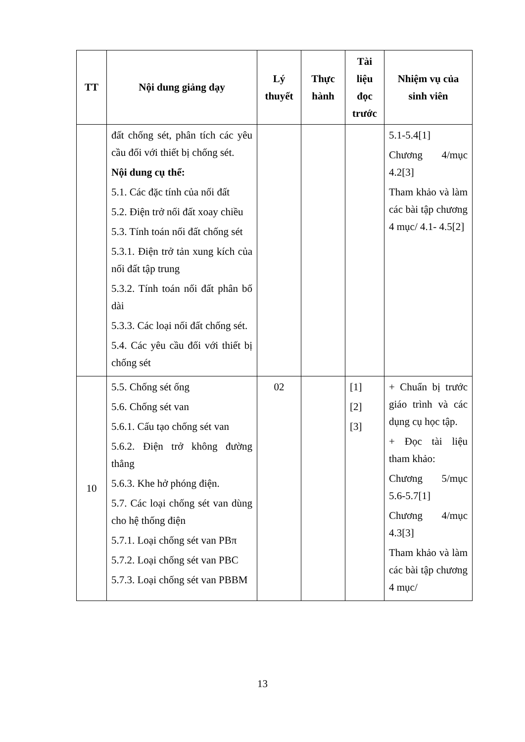| TT | Nội dung giảng dạy | Lý thuyết | Thực hành | Tài liệu đọc trước | Nhiệm vụ của sinh viên |
| --- | --- | --- | --- | --- | --- |
| | đất chống sét, phân tích các yêu cầu đối với thiết bị chống sét. Nội dung cụ thể: 5.1. Các đặc tính của nối đất 5.2. Điện trở nối đất xoay chiều 5.3. Tính toán nối đất chống sét 5.3.1. Điện trở tản xung kích của nối đất tập trung 5.3.2. Tính toán nối đất phân bố dài 5.3.3. Các loại nối đất chống sét. 5.4. Các yêu cầu đối với thiết bị chống sét | | | | 5.1-5.4[1] Chương 4/mục 4.2[3] Tham khảo và làm các bài tập chương 4 mục/ 4.1- 4.5[2] |
| 10 | 5.5. Chống sét ống 5.6. Chống sét van 5.6.1. Cấu tạo chống sét van 5.6.2. Điện trở không đường thẳng 5.6.3. Khe hở phóng điện. 5.7. Các loại chống sét van dùng cho hệ thống điện 5.7.1. Loại chống sét van PBπ 5.7.2. Loại chống sét van PBC 5.7.3. Loại chống sét van PBBM | 02 | | [1] [2] [3] | + Chuẩn bị trước giáo trình và các dụng cụ học tập. + Đọc tài liệu tham khảo: Chương 5/mục 5.6-5.7[1] Chương 4/mục 4.3[3] Tham khảo và làm các bài tập chương 4 mục/ |
13